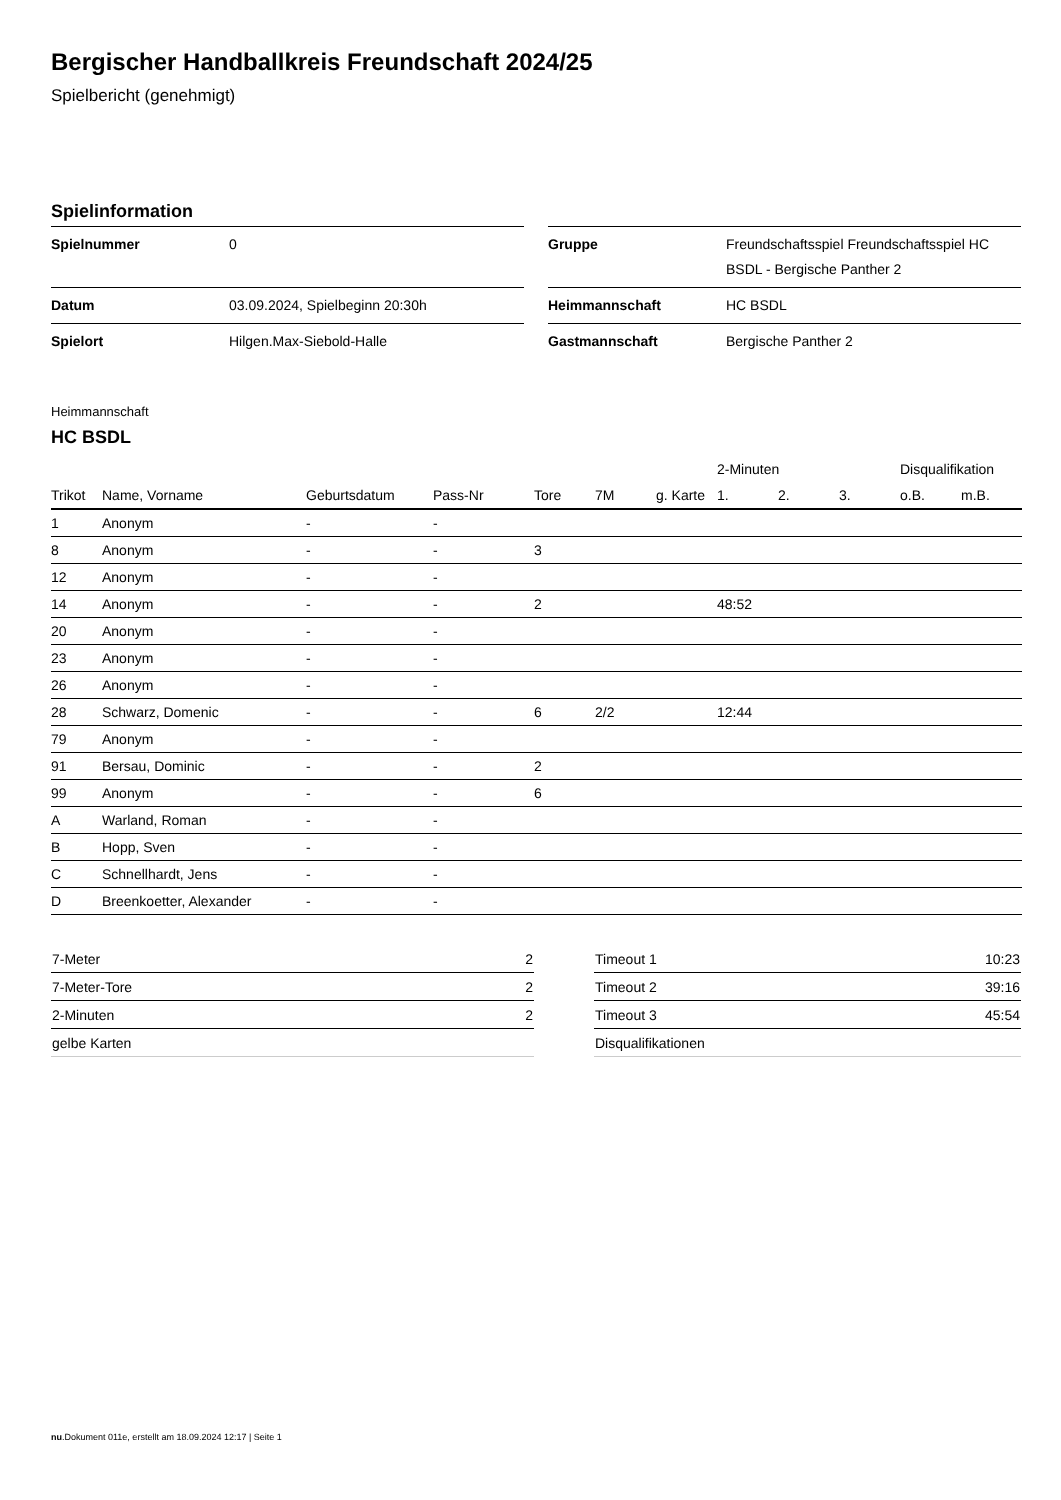Bergischer Handballkreis Freundschaft 2024/25
Spielbericht (genehmigt)
Spielinformation
| Spielnummer | 0 |
| Datum | 03.09.2024, Spielbeginn 20:30h |
| Spielort | Hilgen.Max-Siebold-Halle |
| Gruppe | Freundschaftsspiel Freundschaftsspiel HC BSDL - Bergische Panther 2 |
| Heimmannschaft | HC BSDL |
| Gastmannschaft | Bergische Panther 2 |
Heimmannschaft
HC BSDL
| | | | | | | | 2-Minuten | | | Disqualifikation | |
| --- | --- | --- | --- | --- | --- | --- | --- | --- | --- | --- | --- |
| Trikot | Name, Vorname | Geburtsdatum | Pass-Nr | Tore | 7M | g. Karte | 1. | 2. | 3. | o.B. | m.B. |
| 1 | Anonym | - | - | | | | | | | | |
| 8 | Anonym | - | - | 3 | | | | | | | |
| 12 | Anonym | - | - | | | | | | | | |
| 14 | Anonym | - | - | 2 | | | 48:52 | | | | |
| 20 | Anonym | - | - | | | | | | | | |
| 23 | Anonym | - | - | | | | | | | | |
| 26 | Anonym | - | - | | | | | | | | |
| 28 | Schwarz, Domenic | - | - | 6 | 2/2 | | 12:44 | | | | |
| 79 | Anonym | - | - | | | | | | | | |
| 91 | Bersau, Dominic | - | - | 2 | | | | | | | |
| 99 | Anonym | - | - | 6 | | | | | | | |
| A | Warland, Roman | - | - | | | | | | | | |
| B | Hopp, Sven | - | - | | | | | | | | |
| C | Schnellhardt, Jens | - | - | | | | | | | | |
| D | Breenkoetter, Alexander | - | - | | | | | | | | |
| 7-Meter | 2 |
| 7-Meter-Tore | 2 |
| 2-Minuten | 2 |
| gelbe Karten | |
| Timeout 1 | 10:23 |
| Timeout 2 | 39:16 |
| Timeout 3 | 45:54 |
| Disqualifikationen | |
nu.Dokument 011e, erstellt am 18.09.2024 12:17 | Seite 1